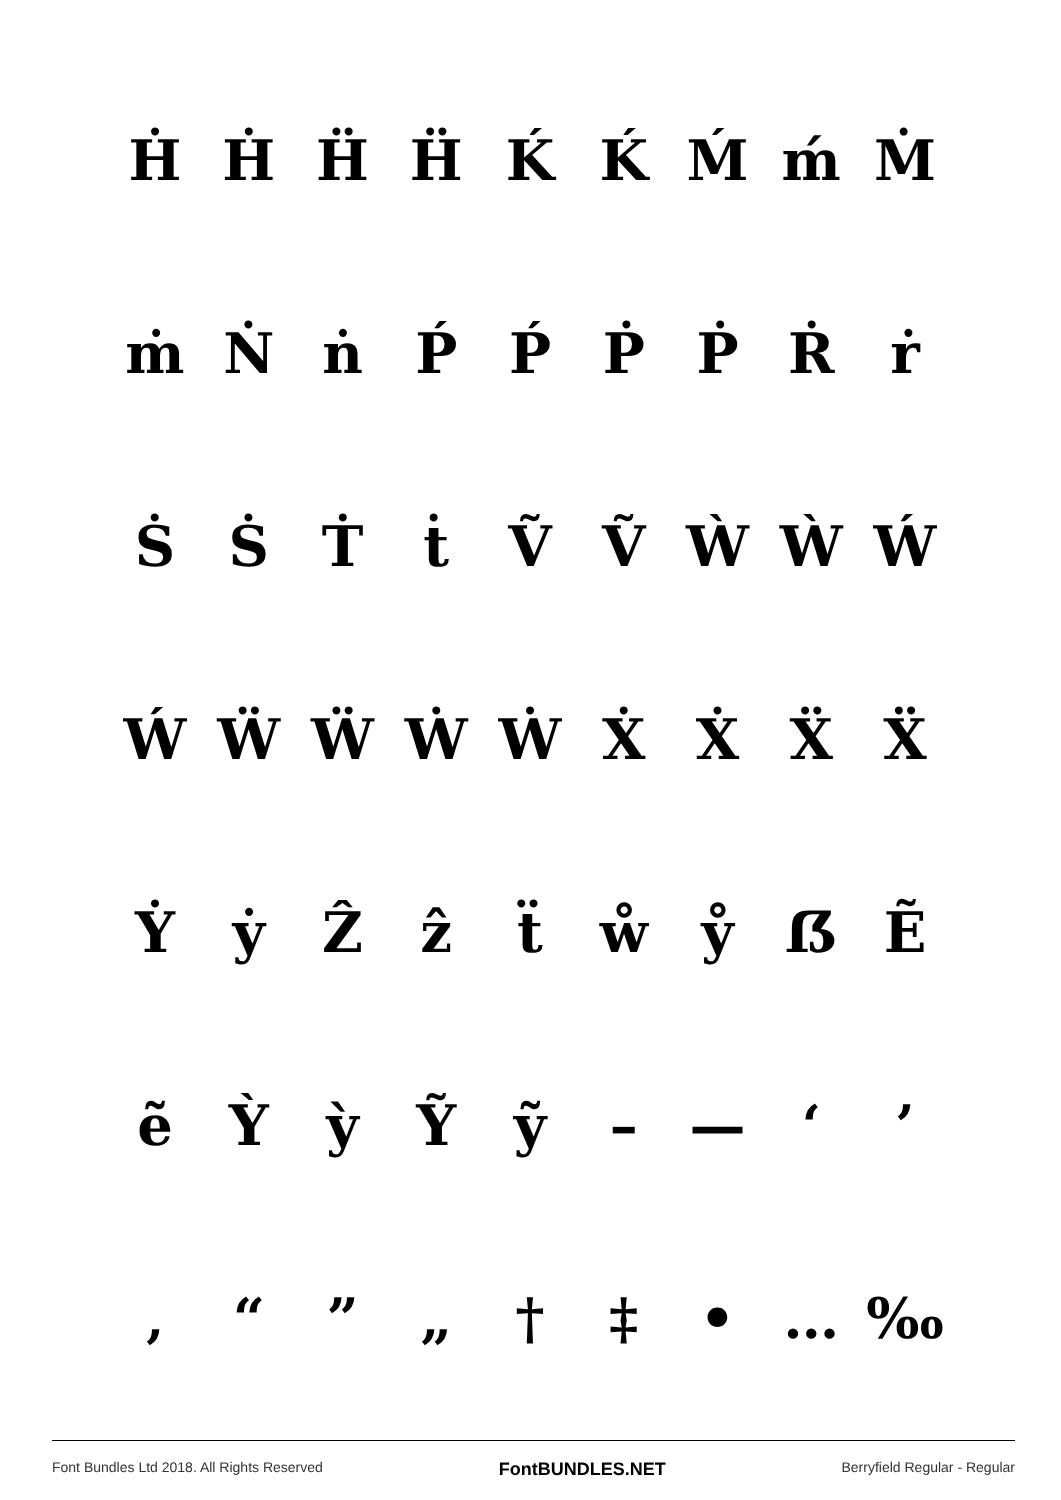ḢḢḦḦḰḰḾḿṀ
ṁṄṅṔṔṖṖṘṙ
ṠṠṪṫṼṼẀẀẂ
ẂẄẄẆẆẊẊẌẌ
ẎẏẐẑẗẘẙẞẼ
ẽỲỳỸỹ – — ‘’
‚ “” „ † ‡ • … ‰
Font Bundles Ltd 2018. All Rights Reserved FontBUNDLES.NET Berryfield Regular - Regular